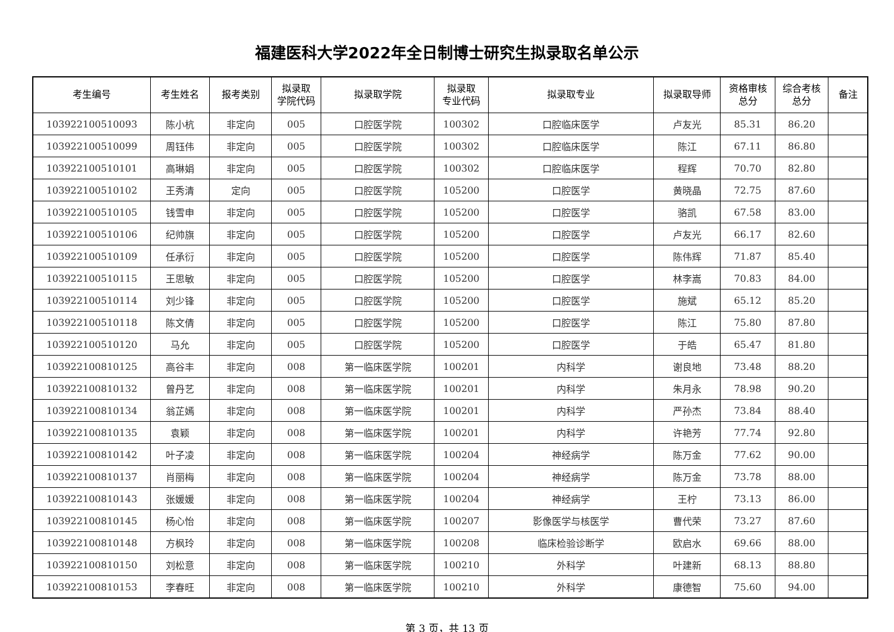福建医科大学2022年全日制博士研究生拟录取名单公示
| 考生编号 | 考生姓名 | 报考类别 | 拟录取 学院代码 | 拟录取学院 | 拟录取 专业代码 | 拟录取专业 | 拟录取导师 | 资格审核 总分 | 综合考核 总分 | 备注 |
| --- | --- | --- | --- | --- | --- | --- | --- | --- | --- | --- |
| 103922100510093 | 陈小杭 | 非定向 | 005 | 口腔医学院 | 100302 | 口腔临床医学 | 卢友光 | 85.31 | 86.20 | |
| 103922100510099 | 周钰伟 | 非定向 | 005 | 口腔医学院 | 100302 | 口腔临床医学 | 陈江 | 67.11 | 86.80 | |
| 103922100510101 | 高琳娟 | 非定向 | 005 | 口腔医学院 | 100302 | 口腔临床医学 | 程辉 | 70.70 | 82.80 | |
| 103922100510102 | 王秀清 | 定向 | 005 | 口腔医学院 | 105200 | 口腔医学 | 黄晓晶 | 72.75 | 87.60 | |
| 103922100510105 | 钱雪申 | 非定向 | 005 | 口腔医学院 | 105200 | 口腔医学 | 骆凯 | 67.58 | 83.00 | |
| 103922100510106 | 纪帅旗 | 非定向 | 005 | 口腔医学院 | 105200 | 口腔医学 | 卢友光 | 66.17 | 82.60 | |
| 103922100510109 | 任承衍 | 非定向 | 005 | 口腔医学院 | 105200 | 口腔医学 | 陈伟辉 | 71.87 | 85.40 | |
| 103922100510115 | 王思敏 | 非定向 | 005 | 口腔医学院 | 105200 | 口腔医学 | 林李嵩 | 70.83 | 84.00 | |
| 103922100510114 | 刘少锋 | 非定向 | 005 | 口腔医学院 | 105200 | 口腔医学 | 施斌 | 65.12 | 85.20 | |
| 103922100510118 | 陈文倩 | 非定向 | 005 | 口腔医学院 | 105200 | 口腔医学 | 陈江 | 75.80 | 87.80 | |
| 103922100510120 | 马允 | 非定向 | 005 | 口腔医学院 | 105200 | 口腔医学 | 于皓 | 65.47 | 81.80 | |
| 103922100810125 | 高谷丰 | 非定向 | 008 | 第一临床医学院 | 100201 | 内科学 | 谢良地 | 73.48 | 88.20 | |
| 103922100810132 | 曾丹艺 | 非定向 | 008 | 第一临床医学院 | 100201 | 内科学 | 朱月永 | 78.98 | 90.20 | |
| 103922100810134 | 翁芷嫣 | 非定向 | 008 | 第一临床医学院 | 100201 | 内科学 | 严孙杰 | 73.84 | 88.40 | |
| 103922100810135 | 袁颖 | 非定向 | 008 | 第一临床医学院 | 100201 | 内科学 | 许艳芳 | 77.74 | 92.80 | |
| 103922100810142 | 叶子凌 | 非定向 | 008 | 第一临床医学院 | 100204 | 神经病学 | 陈万金 | 77.62 | 90.00 | |
| 103922100810137 | 肖丽梅 | 非定向 | 008 | 第一临床医学院 | 100204 | 神经病学 | 陈万金 | 73.78 | 88.00 | |
| 103922100810143 | 张媛媛 | 非定向 | 008 | 第一临床医学院 | 100204 | 神经病学 | 王柠 | 73.13 | 86.00 | |
| 103922100810145 | 杨心怡 | 非定向 | 008 | 第一临床医学院 | 100207 | 影像医学与核医学 | 曹代荣 | 73.27 | 87.60 | |
| 103922100810148 | 方枫玲 | 非定向 | 008 | 第一临床医学院 | 100208 | 临床检验诊断学 | 欧启水 | 69.66 | 88.00 | |
| 103922100810150 | 刘松意 | 非定向 | 008 | 第一临床医学院 | 100210 | 外科学 | 叶建新 | 68.13 | 88.80 | |
| 103922100810153 | 李春旺 | 非定向 | 008 | 第一临床医学院 | 100210 | 外科学 | 康德智 | 75.60 | 94.00 | |
第 3 页，共 13 页